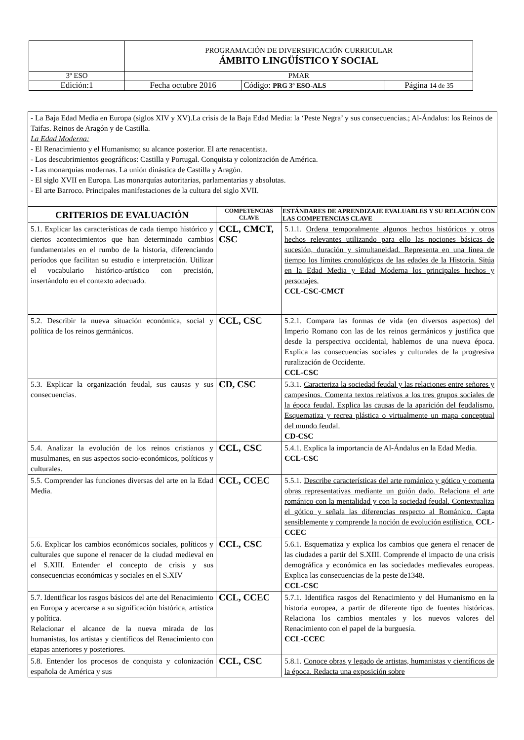| | PROGRAMACIÓN DE DIVERSIFICACIÓN CURRICULAR ÁMBITO LINGÜÍSTICO Y SOCIAL | | |
| 3º ESO | PMAR | | |
| Edición:1 | Fecha octubre 2016 | Código: PRG 3º ESO-ALS | Página 14 de 35 |
| - La Baja Edad Media en Europa (siglos XIV y XV).La crisis de la Baja Edad Media: la ‘Peste Negra’ y sus consecuencias.; Al-Ándalus: los Reinos de Taifas. Reinos de Aragón y de Castilla. La Edad Moderna: - El Renacimiento y el Humanismo; su alcance posterior. El arte renacentista. - Los descubrimientos geográficos: Castilla y Portugal. Conquista y colonización de América. - Las monarquías modernas. La unión dinástica de Castilla y Aragón. - El siglo XVII en Europa. Las monarquías autoritarias, parlamentarias y absolutas. - El arte Barroco. Principales manifestaciones de la cultura del siglo XVII. | | |
| CRITERIOS DE EVALUACIÓN | COMPETENCIAS CLAVE | ESTÁNDARES DE APRENDIZAJE EVALUABLES Y SU RELACIÓN CON LAS COMPETENCIAS CLAVE |
| 5.1. Explicar las características de cada tiempo histórico y ciertos acontecimientos que han determinado cambios fundamentales en el rumbo de la historia, diferenciando períodos que facilitan su estudio e interpretación. Utilizar el vocabulario histórico-artístico con precisión, insertándolo en el contexto adecuado. | CCL, CMCT, CSC | 5.1.1. Ordena temporalmente algunos hechos históricos y otros hechos relevantes utilizando para ello las nociones básicas de sucesión, duración y simultaneidad. Representa en una línea de tiempo los límites cronológicos de las edades de la Historia. Sitúa en la Edad Media y Edad Moderna los principales hechos y personajes. CCL-CSC-CMCT |
| 5.2. Describir la nueva situación económica, social y política de los reinos germánicos. | CCL, CSC | 5.2.1. Compara las formas de vida (en diversos aspectos) del Imperio Romano con las de los reinos germánicos y justifica que desde la perspectiva occidental, hablemos de una nueva época. Explica las consecuencias sociales y culturales de la progresiva ruralización de Occidente. CCL-CSC |
| 5.3. Explicar la organización feudal, sus causas y sus consecuencias. | CD, CSC | 5.3.1. Caracteriza la sociedad feudal y las relaciones entre señores y campesinos. Comenta textos relativos a los tres grupos sociales de la época feudal. Explica las causas de la aparición del feudalismo. Esquematiza y recrea plástica o virtualmente un mapa conceptual del mundo feudal. CD-CSC |
| 5.4. Analizar la evolución de los reinos cristianos y musulmanes, en sus aspectos socio-económicos, políticos y culturales. | CCL, CSC | 5.4.1. Explica la importancia de Al-Ándalus en la Edad Media. CCL-CSC |
| 5.5. Comprender las funciones diversas del arte en la Edad Media. | CCL, CCEC | 5.5.1. Describe características del arte románico y gótico y comenta obras representativas mediante un guión dado. Relaciona el arte románico con la mentalidad y con la sociedad feudal. Contextualiza el gótico y señala las diferencias respecto al Románico. Capta sensiblemente y comprende la noción de evolución estilística. CCL-CCEC |
| 5.6. Explicar los cambios económicos sociales, políticos y culturales que supone el renacer de la ciudad medieval en el S.XIII. Entender el concepto de crisis y sus consecuencias económicas y sociales en el S.XIV | CCL, CSC | 5.6.1. Esquematiza y explica los cambios que genera el renacer de las ciudades a partir del S.XIII. Comprende el impacto de una crisis demográfica y económica en las sociedades medievales europeas. Explica las consecuencias de la peste de1348. CCL-CSC |
| 5.7. Identificar los rasgos básicos del arte del Renacimiento en Europa y acercarse a su significación histórica, artística y política. Relacionar el alcance de la nueva mirada de los humanistas, los artistas y científicos del Renacimiento con etapas anteriores y posteriores. | CCL, CCEC | 5.7.1. Identifica rasgos del Renacimiento y del Humanismo en la historia europea, a partir de diferente tipo de fuentes históricas. Relaciona los cambios mentales y los nuevos valores del Renacimiento con el papel de la burguesía. CCL-CCEC |
| 5.8. Entender los procesos de conquista y colonización española de América y sus | CCL, CSC | 5.8.1. Conoce obras y legado de artistas, humanistas y científicos de la época. Redacta una exposición sobre |